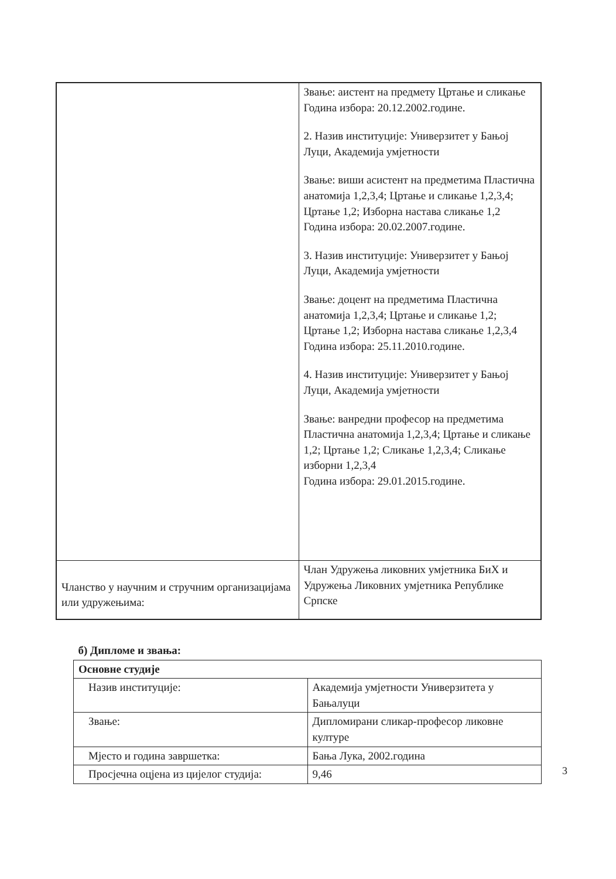| | Звање: аистент на предмету Цртање и сликање Година избора: 20.12.2002.године. 2. Назив институције: Универзитет у Бањој Луци, Академија умјетности Звање: виши асистент на предметима Пластична анатомија 1,2,3,4; Цртање и сликање 1,2,3,4; Цртање 1,2; Изборна настава сликање 1,2 Година избора: 20.02.2007.године. 3. Назив институције: Универзитет у Бањој Луци, Академија умјетности Звање: доцент на предметима Пластична анатомија 1,2,3,4; Цртање и сликање 1,2; Цртање 1,2; Изборна настава сликање 1,2,3,4 Година избора: 25.11.2010.године. 4. Назив институције: Универзитет у Бањој Луци, Академија умјетности Звање: ванредни професор на предметима Пластична анатомија 1,2,3,4; Цртање и сликање 1,2; Цртање 1,2; Сликање 1,2,3,4; Сликање изборни 1,2,3,4 Година избора: 29.01.2015.године. |
| Чланство у научним и стручним организацијама или удружењима: | Члан Удружења ликовних умјетника БиХ и Удружења Ликовних умјетника Републике Српске |
| б) Дипломе и звања: | |
| --- | --- |
| Основне студије | |
| Назив институције: | Академија умјетности Универзитета у Бањалуци |
| Звање: | Дипломирани сликар-професор ликовне културе |
| Мјесто и година завршетка: | Бања Лука, 2002.година |
| Просјечна оцјена из цијелог студија: | 9,46 |
3